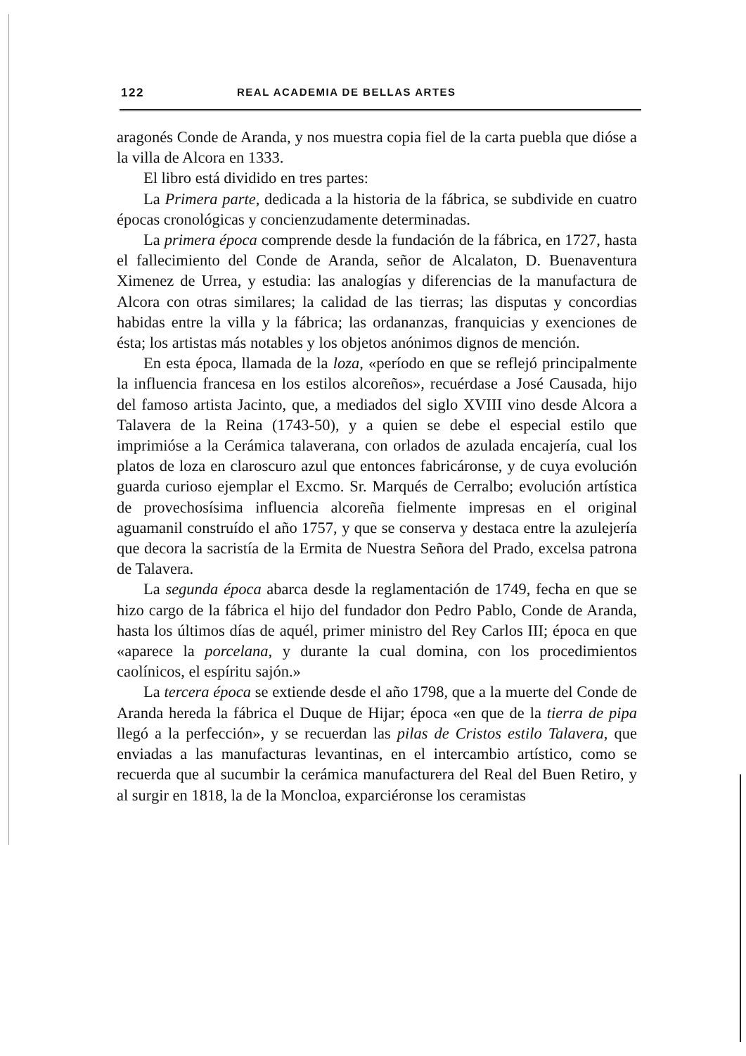122 REAL ACADEMIA DE BELLAS ARTES
aragonés Conde de Aranda, y nos muestra copia fiel de la carta puebla que dióse a la villa de Alcora en 1333.
El libro está dividido en tres partes:
La Primera parte, dedicada a la historia de la fábrica, se subdivide en cuatro épocas cronológicas y concienzudamente determinadas.
La primera época comprende desde la fundación de la fábrica, en 1727, hasta el fallecimiento del Conde de Aranda, señor de Alcalaton, D. Buenaventura Ximenez de Urrea, y estudia: las analogías y diferencias de la manufactura de Alcora con otras similares; la calidad de las tierras; las disputas y concordias habidas entre la villa y la fábrica; las ordananzas, franquicias y exenciones de ésta; los artistas más notables y los objetos anónimos dignos de mención.
En esta época, llamada de la loza, «período en que se reflejó principalmente la influencia francesa en los estilos alcoreños», recuérdase a José Causada, hijo del famoso artista Jacinto, que, a mediados del siglo XVIII vino desde Alcora a Talavera de la Reina (1743-50), y a quien se debe el especial estilo que imprimióse a la Cerámica talaverana, con orlados de azulada encajería, cual los platos de loza en claroscuro azul que entonces fabricáronse, y de cuya evolución guarda curioso ejemplar el Excmo. Sr. Marqués de Cerralbo; evolución artística de provechosísima influencia alcoreña fielmente impresas en el original aguamanil construído el año 1757, y que se conserva y destaca entre la azulejería que decora la sacristía de la Ermita de Nuestra Señora del Prado, excelsa patrona de Talavera.
La segunda época abarca desde la reglamentación de 1749, fecha en que se hizo cargo de la fábrica el hijo del fundador don Pedro Pablo, Conde de Aranda, hasta los últimos días de aquél, primer ministro del Rey Carlos III; época en que «aparece la porcelana, y durante la cual domina, con los procedimientos caolínicos, el espíritu sajón.»
La tercera época se extiende desde el año 1798, que a la muerte del Conde de Aranda hereda la fábrica el Duque de Hijar; época «en que de la tierra de pipa llegó a la perfección», y se recuerdan las pilas de Cristos estilo Talavera, que enviadas a las manufacturas levantinas, en el intercambio artístico, como se recuerda que al sucumbir la cerámica manufacturera del Real del Buen Retiro, y al surgir en 1818, la de la Moncloa, exparciéronse los ceramistas